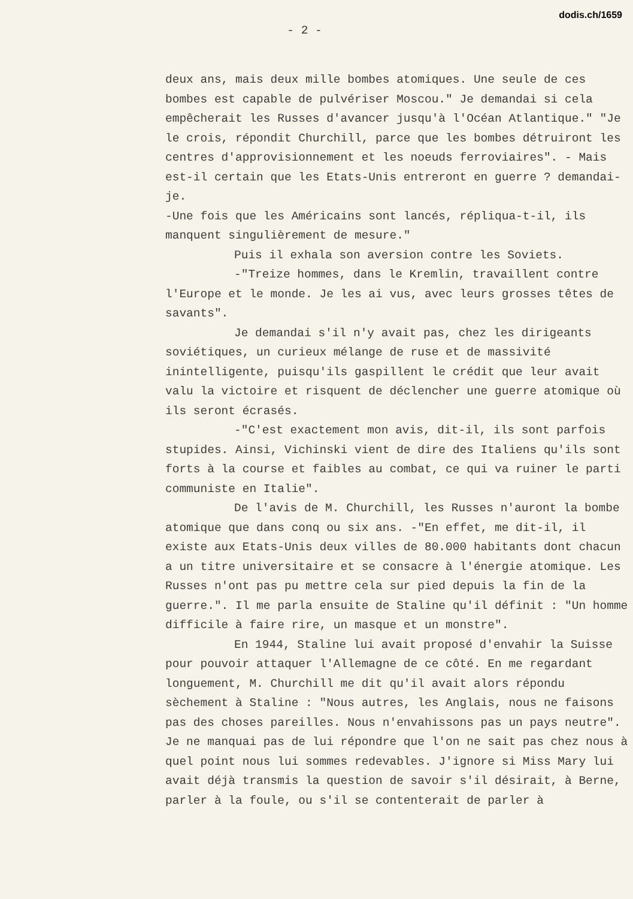dodis.ch/1659
- 2 -
deux ans, mais deux mille bombes atomiques. Une seule de ces bombes est capable de pulvériser Moscou." Je demandai si cela empêcherait les Russes d'avancer jusqu'à l'Océan Atlantique." "Je le crois, répondit Churchill, parce que les bombes détruiront les centres d'approvisionnement et les noeuds ferroviaires". - Mais est-il certain que les Etats-Unis entreront en guerre ? demandai-je.
-Une fois que les Américains sont lancés, répliqua-t-il, ils manquent singulièrement de mesure."
Puis il exhala son aversion contre les Soviets.
-"Treize hommes, dans le Kremlin, travaillent contre l'Europe et le monde. Je les ai vus, avec leurs grosses têtes de savants".
Je demandai s'il n'y avait pas, chez les dirigeants soviétiques, un curieux mélange de ruse et de massivité inintelligente, puisqu'ils gaspillent le crédit que leur avait valu la victoire et risquent de déclencher une guerre atomique où ils seront écrasés.
-"C'est exactement mon avis, dit-il, ils sont parfois stupides. Ainsi, Vichinski vient de dire des Italiens qu'ils sont forts à la course et faibles au combat, ce qui va ruiner le parti communiste en Italie".
De l'avis de M. Churchill, les Russes n'auront la bombe atomique que dans conq ou six ans. -"En effet, me dit-il, il existe aux Etats-Unis deux villes de 80.000 habitants dont chacun a un titre universitaire et se consacre à l'énergie atomique. Les Russes n'ont pas pu mettre cela sur pied depuis la fin de la guerre.". Il me parla ensuite de Staline qu'il définit : "Un homme difficile à faire rire, un masque et un monstre".
En 1944, Staline lui avait proposé d'envahir la Suisse pour pouvoir attaquer l'Allemagne de ce côté. En me regardant longuement, M. Churchill me dit qu'il avait alors répondu sèchement à Staline : "Nous autres, les Anglais, nous ne faisons pas des choses pareilles. Nous n'envahissons pas un pays neutre". Je ne manquai pas de lui répondre que l'on ne sait pas chez nous à quel point nous lui sommes redevables. J'ignore si Miss Mary lui avait déjà transmis la question de savoir s'il désirait, à Berne, parler à la foule, ou s'il se contenterait de parler à